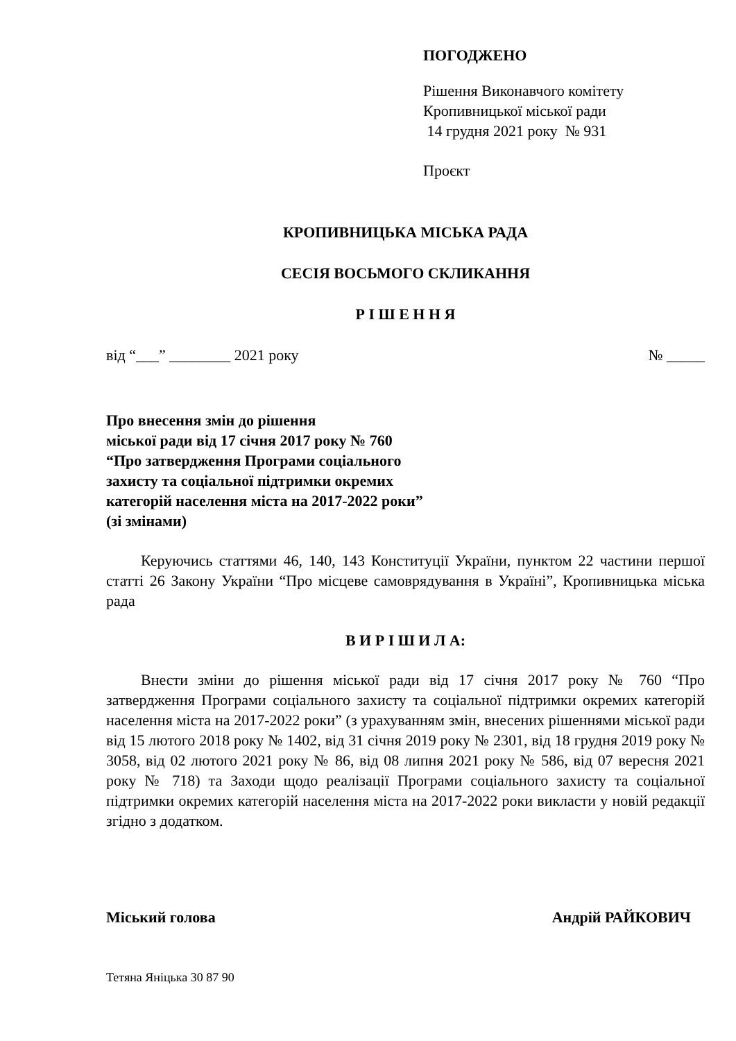ПОГОДЖЕНО
Рішення Виконавчого комітету
Кропивницької міської ради
14 грудня 2021 року № 931
Проєкт
КРОПИВНИЦЬКА МІСЬКА РАДА
СЕСІЯ ВОСЬМОГО СКЛИКАННЯ
Р І Ш Е Н Н Я
від “___” ________ 2021 року № _____
Про внесення змін до рішення
міської ради від 17 січня 2017 року № 760
“Про затвердження Програми соціального
захисту та соціальної підтримки окремих
категорій населення міста на 2017-2022 роки”
(зі змінами)
Керуючись статтями 46, 140, 143 Конституції України, пунктом 22 частини першої статті 26 Закону України “Про місцеве самоврядування в Україні”, Кропивницька міська рада
В И Р І Ш И Л А:
Внести зміни до рішення міської ради від 17 січня 2017 року № 760 “Про затвердження Програми соціального захисту та соціальної підтримки окремих категорій населення міста на 2017-2022 роки” (з урахуванням змін, внесених рішеннями міської ради від 15 лютого 2018 року № 1402, від 31 січня 2019 року № 2301, від 18 грудня 2019 року № 3058, від 02 лютого 2021 року № 86, від 08 липня 2021 року № 586, від 07 вересня 2021 року № 718) та Заходи щодо реалізації Програми соціального захисту та соціальної підтримки окремих категорій населення міста на 2017-2022 роки викласти у новій редакції згідно з додатком.
Міський голова Андрій РАЙКОВИЧ
Тетяна Яніцька 30 87 90